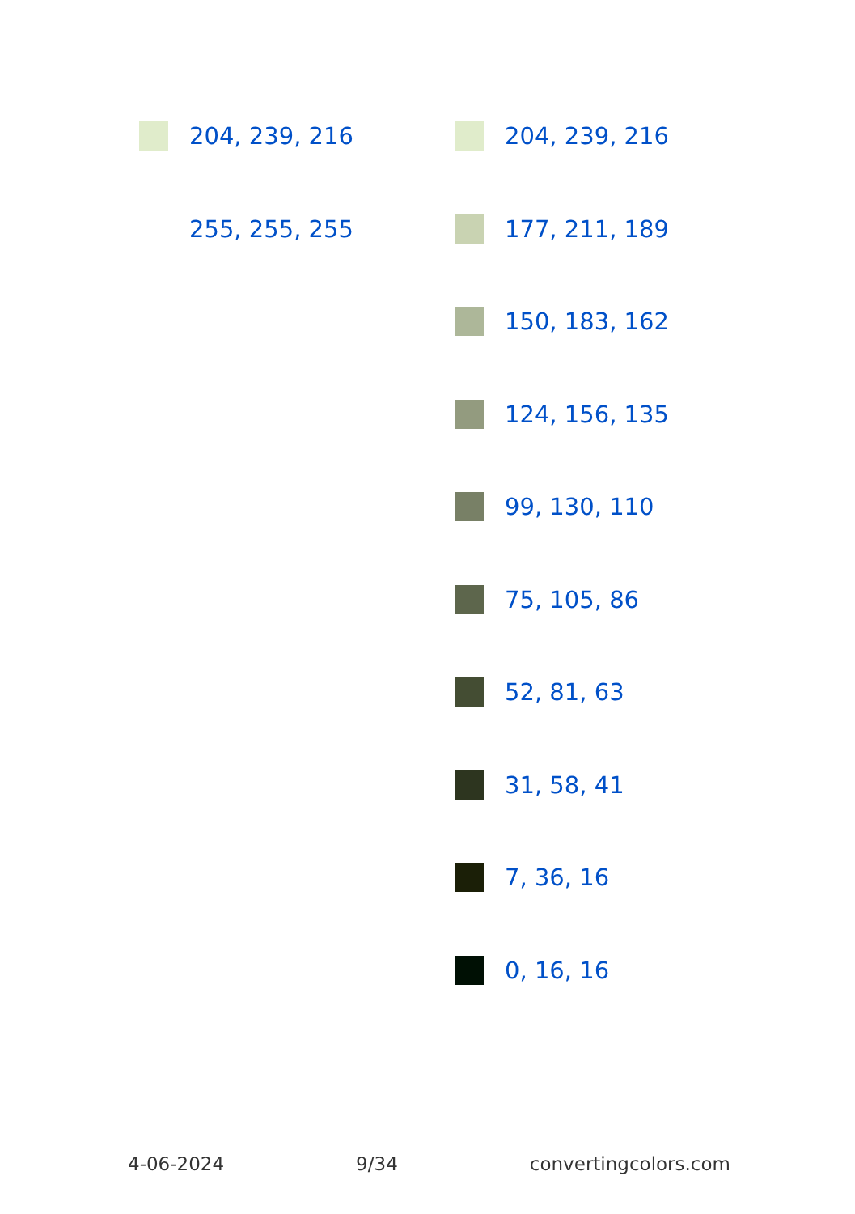204, 239, 216
255, 255, 255
204, 239, 216
177, 211, 189
150, 183, 162
124, 156, 135
99, 130, 110
75, 105, 86
52, 81, 63
31, 58, 41
7, 36, 16
0, 16, 16
4-06-2024 9/34 convertingcolors.com